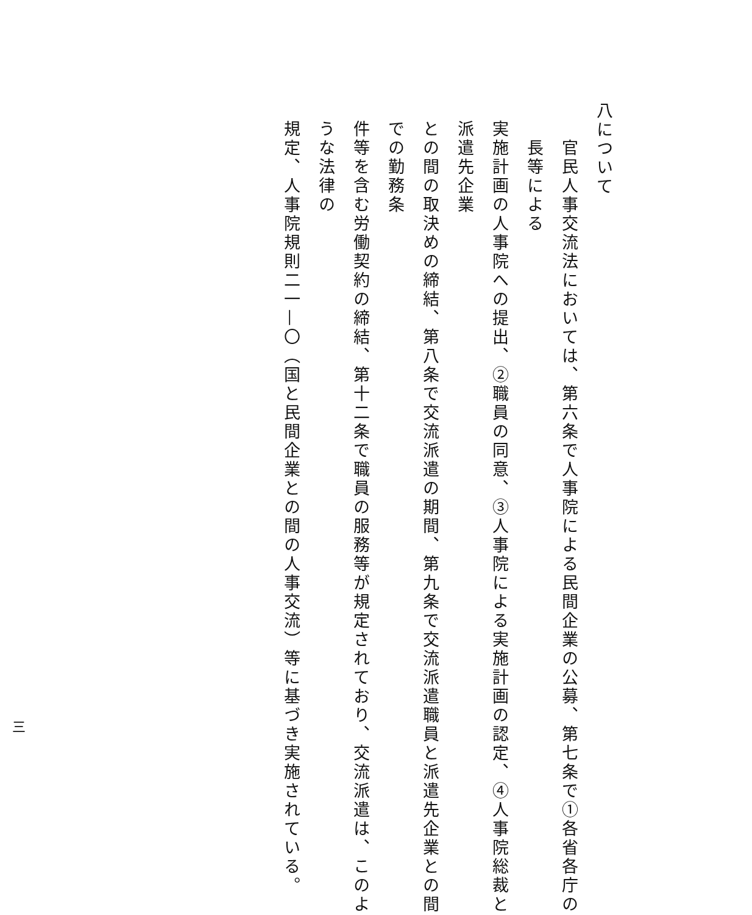八について
官民人事交流法においては、第六条で人事院による民間企業の公募、第七条で①各省各庁の長等による
実施計画の人事院への提出、②職員の同意、③人事院による実施計画の認定、④人事院総裁と派遣先企業
との間の取決めの締結、第八条で交流派遣の期間、第九条で交流派遣職員と派遣先企業との間での勤務条
件等を含む労働契約の締結、第十二条で職員の服務等が規定されており、交流派遣は、このような法律の
規定、人事院規則二一—〇（国と民間企業との間の人事交流）等に基づき実施されている。
三